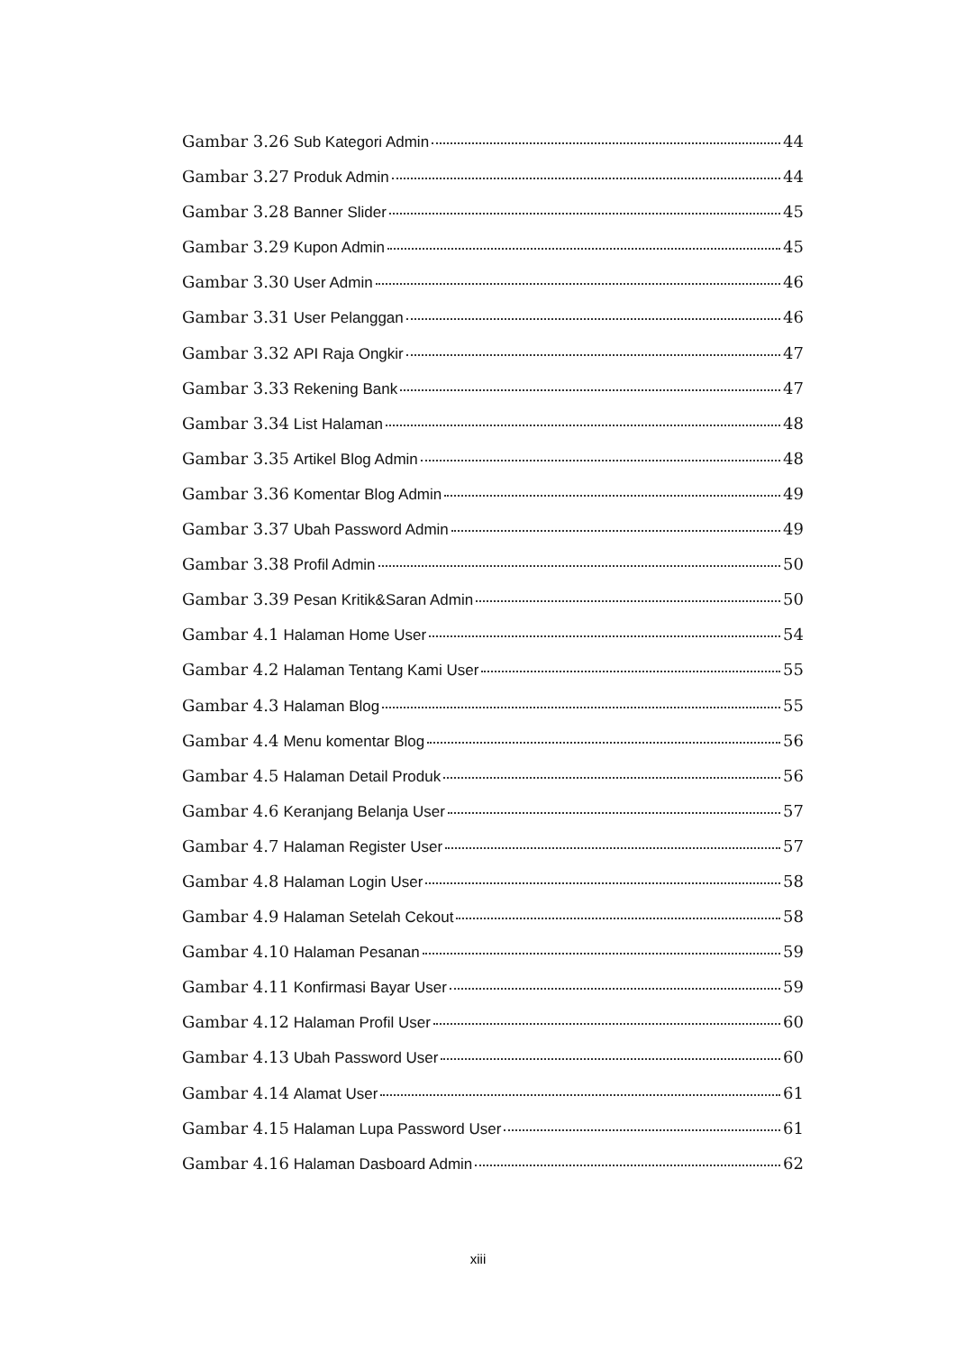Gambar 3.26 Sub Kategori Admin 44
Gambar 3.27 Produk Admin 44
Gambar 3.28 Banner Slider 45
Gambar 3.29 Kupon Admin 45
Gambar 3.30 User Admin 46
Gambar 3.31 User Pelanggan 46
Gambar 3.32 API Raja Ongkir 47
Gambar 3.33 Rekening Bank 47
Gambar 3.34 List Halaman 48
Gambar 3.35 Artikel Blog Admin 48
Gambar 3.36 Komentar Blog Admin 49
Gambar 3.37 Ubah Password Admin 49
Gambar 3.38 Profil Admin 50
Gambar 3.39 Pesan Kritik&Saran Admin 50
Gambar 4.1 Halaman Home User 54
Gambar 4.2 Halaman Tentang Kami User 55
Gambar 4.3 Halaman Blog 55
Gambar 4.4 Menu komentar Blog 56
Gambar 4.5 Halaman Detail Produk 56
Gambar 4.6 Keranjang Belanja User 57
Gambar 4.7 Halaman Register User 57
Gambar 4.8 Halaman Login User 58
Gambar 4.9 Halaman Setelah Cekout 58
Gambar 4.10 Halaman Pesanan 59
Gambar 4.11 Konfirmasi Bayar User 59
Gambar 4.12 Halaman Profil User 60
Gambar 4.13 Ubah Password User 60
Gambar 4.14 Alamat User 61
Gambar 4.15 Halaman Lupa Password User 61
Gambar 4.16 Halaman Dasboard Admin 62
xiii